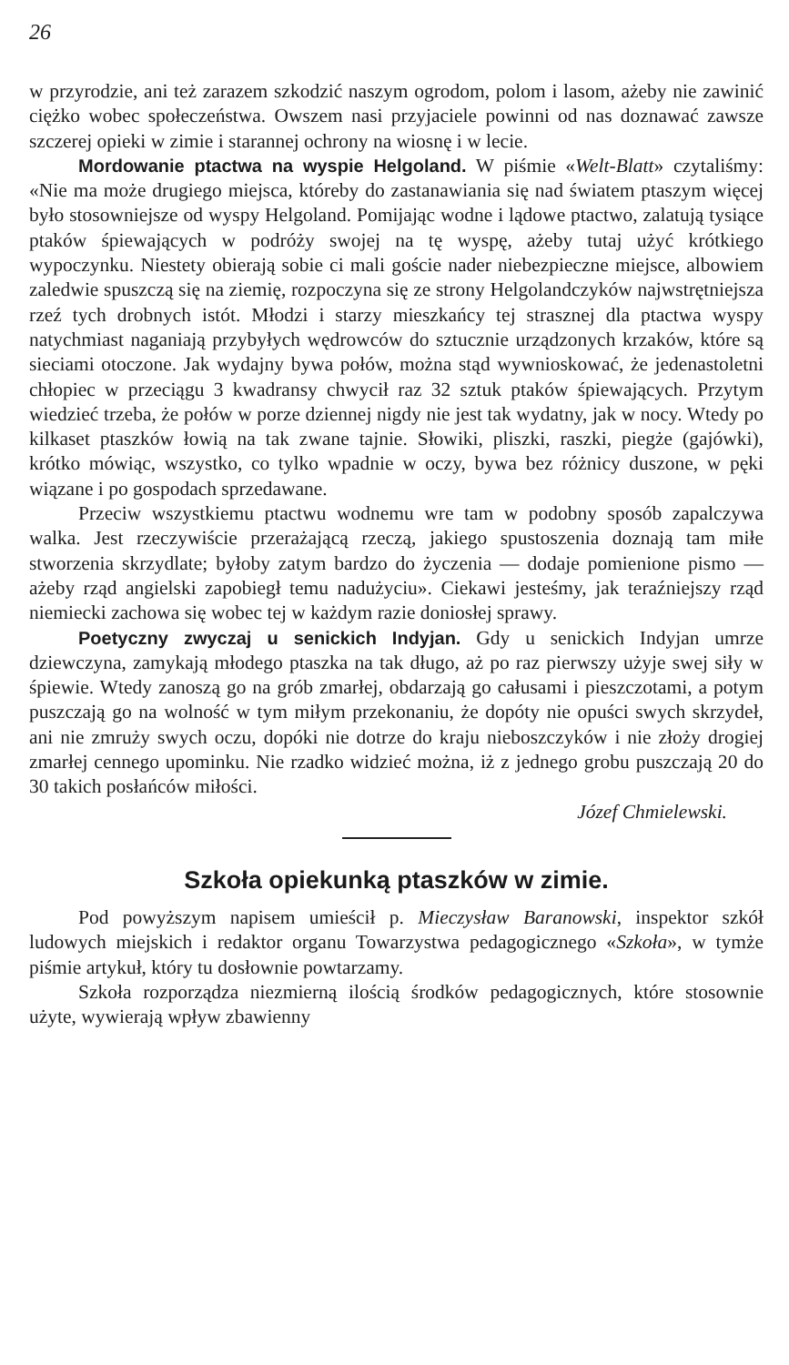26
w przyrodzie, ani też zarazem szkodzić naszym ogrodom, polom i lasom, ażeby nie zawinić ciężko wobec społeczeństwa. Owszem nasi przyjaciele powinni od nas doznawać zawsze szczerej opieki w zimie i starannej ochrony na wiosnę i w lecie.
Mordowanie ptactwa na wyspie Helgoland. W piśmie «Welt-Blatt» czytaliśmy: «Nie ma może drugiego miejsca, któreby do zastanawiania się nad światem ptaszym więcej było stosowniejsze od wyspy Helgoland. Pomijając wodne i lądowe ptactwo, zalatują tysiące ptaków śpiewających w podróży swojej na tę wyspę, ażeby tutaj użyć krótkiego wypoczynku. Niestety obierają sobie ci mali goście nader niebezpieczne miejsce, albowiem zaledwie spuszczą się na ziemię, rozpoczyna się ze strony Helgolandczyków najwstrętniejsza rzeź tych drobnych istót. Młodzi i starzy mieszkańcy tej strasznej dla ptactwa wyspy natychmiast naganiają przybyłych wędrowców do sztucznie urządzonych krzaków, które są sieciami otoczone. Jak wydajny bywa połów, można stąd wywnioskować, że jedenastoletni chłopiec w przeciągu 3 kwadransy chwycił raz 32 sztuk ptaków śpiewających. Przytym wiedzieć trzeba, że połów w porze dziennej nigdy nie jest tak wydatny, jak w nocy. Wtedy po kilkaset ptaszków łowią na tak zwane tajnie. Słowiki, pliszki, raszki, piegże (gajówki), krótko mówiąc, wszystko, co tylko wpadnie w oczy, bywa bez różnicy duszone, w pęki wiązane i po gospodach sprzedawane.
Przeciw wszystkiemu ptactwu wodnemu wre tam w podobny sposób zapalczywa walka. Jest rzeczywiście przerażającą rzeczą, jakiego spustoszenia doznają tam miłe stworzenia skrzydlate; byłoby zatym bardzo do życzenia — dodaje pomienione pismo — ażeby rząd angielski zapobiegł temu nadużyciu». Ciekawi jesteśmy, jak teraźniejszy rząd niemiecki zachowa się wobec tej w każdym razie doniosłej sprawy.
Poetyczny zwyczaj u senickich Indyjan. Gdy u senickich Indyjan umrze dziewczyna, zamykają młodego ptaszka na tak długo, aż po raz pierwszy użyje swej siły w śpiewie. Wtedy zanoszą go na grób zmarłej, obdarzają go całusami i pieszczotami, a potym puszczają go na wolność w tym miłym przekonaniu, że dopóty nie opuści swych skrzydeł, ani nie zmruży swych oczu, dopóki nie dotrze do kraju nieboszczyków i nie złoży drogiej zmarłej cennego upominku. Nie rzadko widzieć można, iż z jednego grobu puszczają 20 do 30 takich posłańców miłości.
Józef Chmielewski.
Szkoła opiekunką ptaszków w zimie.
Pod powyższym napisem umieścił p. Mieczysław Baranowski, inspektor szkół ludowych miejskich i redaktor organu Towarzystwa pedagogicznego «Szkoła», w tymże piśmie artykuł, który tu dosłownie powtarzamy.
Szkoła rozporządza niezmierną ilością środków pedagogicznych, które stosownie użyte, wywierają wpływ zbawienny